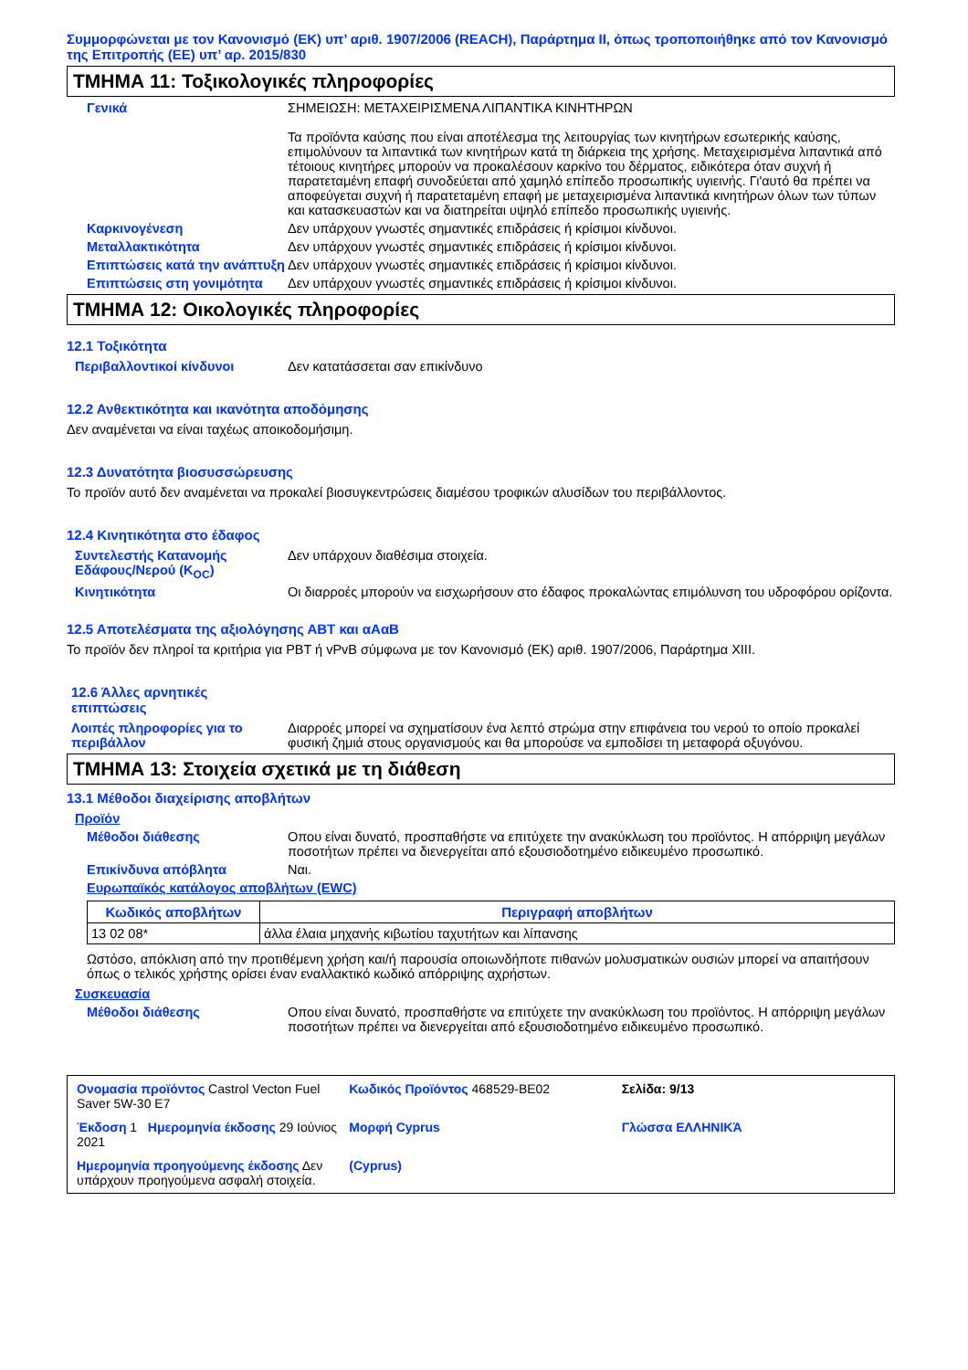Συμμορφώνεται με τον Κανονισμό (ΕΚ) υπ’ αριθ. 1907/2006 (REACH), Παράρτημα II, όπως τροποποιήθηκε από τον Κανονισμό της Επιτροπής (ΕΕ) υπ’ αρ. 2015/830
ΤΜΗΜΑ 11: Τοξικολογικές πληροφορίες
Γενικά ΣΗΜΕΙΩΣΗ: ΜΕΤΑΧΕΙΡΙΣΜΕΝΑ ΛΙΠΑΝΤΙΚΑ ΚΙΝΗΤΗΡΩΝ
Τα προϊόντα καύσης που είναι αποτέλεσμα της λειτουργίας των κινητήρων εσωτερικής καύσης, επιμολύνουν τα λιπαντικά των κινητήρων κατά τη διάρκεια της χρήσης. Μεταχειρισμένα λιπαντικά από τέτοιους κινητήρες μπορούν να προκαλέσουν καρκίνο του δέρματος, ειδικότερα όταν συχνή ή παρατεταμένη επαφή συνοδεύεται από χαμηλό επίπεδο προσωπικής υγιεινής. Γι'αυτό θα πρέπει να αποφεύγεται συχνή ή παρατεταμένη επαφή με μεταχειρισμένα λιπαντικά κινητήρων όλων των τύπων και κατασκευαστών και να διατηρείται υψηλό επίπεδο προσωπικής υγιεινής.
Καρκινογένεση Δεν υπάρχουν γνωστές σημαντικές επιδράσεις ή κρίσιμοι κίνδυνοι.
Μεταλλακτικότητα Δεν υπάρχουν γνωστές σημαντικές επιδράσεις ή κρίσιμοι κίνδυνοι.
Επιπτώσεις κατά την ανάπτυξη
Δεν υπάρχουν γνωστές σημαντικές επιδράσεις ή κρίσιμοι κίνδυνοι.
Επιπτώσεις στη γονιμότητα Δεν υπάρχουν γνωστές σημαντικές επιδράσεις ή κρίσιμοι κίνδυνοι.
ΤΜΗΜΑ 12: Οικολογικές πληροφορίες
12.1 Τοξικότητα
Περιβαλλοντικοί κίνδυνοι Δεν κατατάσσεται σαν επικίνδυνο
12.2 Ανθεκτικότητα και ικανότητα αποδόμησης
Δεν αναμένεται να είναι ταχέως αποικοδομήσιμη.
12.3 Δυνατότητα βιοσυσσώρευσης
Το προϊόν αυτό δεν αναμένεται να προκαλεί βιοσυγκεντρώσεις διαμέσου τροφικών αλυσίδων του περιβάλλοντος.
12.4 Κινητικότητα στο έδαφος
Συντελεστής Κατανομής Εδάφους/Νερού (K<sub>OC</sub>)
Δεν υπάρχουν διαθέσιμα στοιχεία.
Κινητικότητα Οι διαρροές μπορούν να εισχωρήσουν στο έδαφος προκαλώντας επιμόλυνση του υδροφόρου ορίζοντα.
12.5 Αποτελέσματα της αξιολόγησης ΑΒΤ και αΑαΒ
Το προϊόν δεν πληροί τα κριτήρια για PBT ή vPvB σύμφωνα με τον Κανονισμό (ΕΚ) αριθ. 1907/2006, Παράρτημα XIII.
12.6 Άλλες αρνητικές επιπτώσεις
Λοιπές πληροφορίες για το περιβάλλον
Διαρροές μπορεί να σχηματίσουν ένα λεπτό στρώμα στην επιφάνεια του νερού το οποίο προκαλεί φυσική ζημιά στους οργανισμούς και θα μπορούσε να εμποδίσει τη μεταφορά οξυγόνου.
ΤΜΗΜΑ 13: Στοιχεία σχετικά με τη διάθεση
13.1 Μέθοδοι διαχείρισης αποβλήτων
Προϊόν
Μέθοδοι διάθεσης Οπου είναι δυνατό, προσπαθήστε να επιτύχετε την ανακύκλωση του προϊόντος. Η απόρριψη μεγάλων ποσοτήτων πρέπει να διενεργείται από εξουσιοδοτημένο ειδικευμένο προσωπικό.
Επικίνδυνα απόβλητα Ναι.
Ευρωπαϊκός κατάλογος αποβλήτων (EWC)
| Κωδικός αποβλήτων | Περιγραφή αποβλήτων |
| --- | --- |
| 13 02 08* | άλλα έλαια μηχανής κιβωτίου ταχυτήτων και λίπανσης |
Ωστόσο, απόκλιση από την προτιθέμενη χρήση και/ή παρουσία οποιωνδήποτε πιθανών μολυσματικών ουσιών μπορεί να απαιτήσουν όπως ο τελικός χρήστης ορίσει έναν εναλλακτικό κωδικό απόρριψης αχρήστων.
Συσκευασία
Μέθοδοι διάθεσης Οπου είναι δυνατό, προσπαθήστε να επιτύχετε την ανακύκλωση του προϊόντος. Η απόρριψη μεγάλων ποσοτήτων πρέπει να διενεργείται από εξουσιοδοτημένο ειδικευμένο προσωπικό.
Ονομασία προϊόντος Castrol Vecton Fuel Saver 5W-30 E7
Κωδικός Προϊόντος 468529-BE02
Σελίδα: 9/13
Έκδοση 1 Ημερομηνία έκδοσης 29 Ιούνιος 2021
Μορφή Cyprus
Γλώσσα ΕΛΛΗΝΙΚΆ
Ημερομηνία προηγούμενης έκδοσης Δεν υπάρχουν προηγούμενα ασφαλή στοιχεία.
(Cyprus)